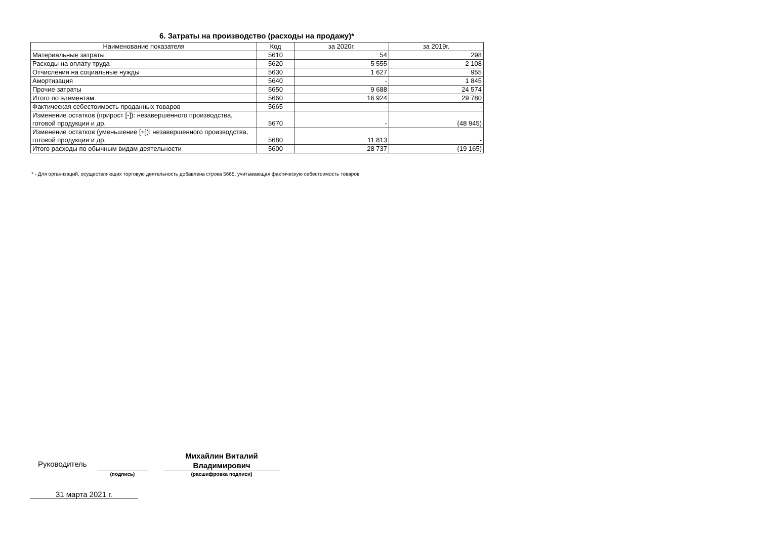6. Затраты на производство (расходы на продажу)*
| Наименование показателя | Код | за 2020г. | за 2019г. |
| --- | --- | --- | --- |
| Материальные затраты | 5610 | 54 | 298 |
| Расходы на оплату труда | 5620 | 5 555 | 2 108 |
| Отчисления на социальные нужды | 5630 | 1 627 | 955 |
| Амортизация | 5640 | - | 1 845 |
| Прочие затраты | 5650 | 9 688 | 24 574 |
| Итого по элементам | 5660 | 16 924 | 29 780 |
| Фактическая себестоимость проданных товаров | 5665 | - | - |
| Изменение остатков (прирост [-]): незавершенного производства, готовой продукции и др. | 5670 | - | (48 945) |
| Изменение остатков (уменьшение [+]): незавершенного производства, готовой продукции и др. | 5680 | 11 813 | - |
| Итого расходы по обычным видам деятельности | 5600 | 28 737 | (19 165) |
* - Для организаций, осуществляющих торговую деятельность добавлена строка 5665, учитывающая фактическую себестоимость товаров
Руководитель
(подпись)
Михайлин Виталий Владимирович
(расшифровка подписи)
31 марта 2021 г.